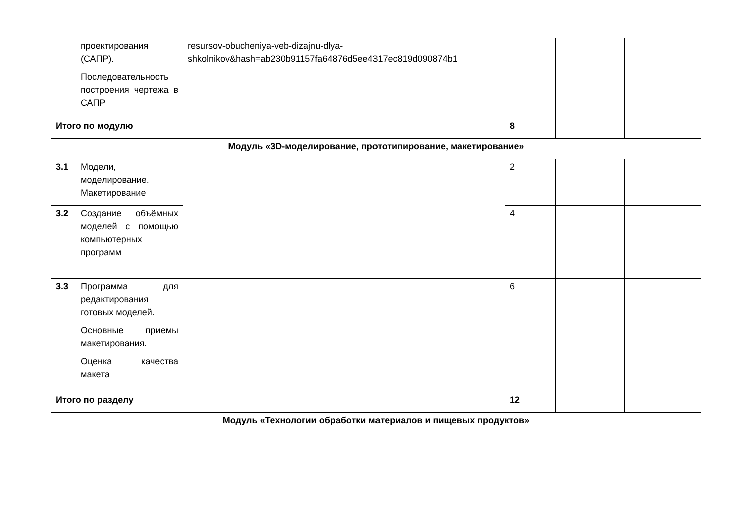| | проектирования (САПР). Последовательность построения чертежа в САПР | resursov-obucheniya-veb-dizajnu-dlya-shkolnikov&hash=ab230b91157fa64876d5ee4317ec819d090874b1 | | | |
| Итого по модулю | | | 8 | | |
| Модуль «3D-моделирование, прототипирование, макетирование» | | | | | |
| 3.1 | Модели, моделирование. Макетирование | | 2 | | |
| 3.2 | Создание объёмных моделей с помощью компьютерных программ | | 4 | | |
| 3.3 | Программа для редактирования готовых моделей. Основные приемы макетирования. Оценка качества макета | | 6 | | |
| Итого по разделу | | | 12 | | |
| Модуль «Технологии обработки материалов и пищевых продуктов» | | | | | |